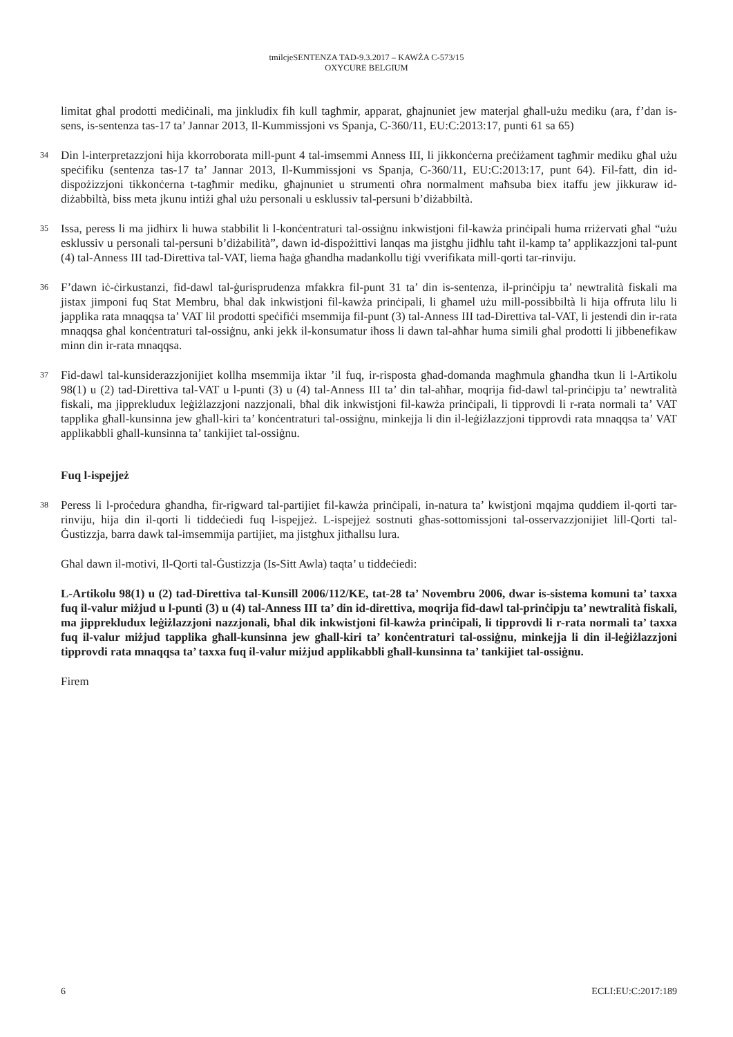tmilcjeSENTENZA TAD-9.3.2017 – KAWŻA C-573/15
OXYCURE BELGIUM
limitat għal prodotti mediċinali, ma jinkludix fih kull tagħmir, apparat, għajnuniet jew materjal għall-użu mediku (ara, f’dan is-sens, is-sentenza tas-17 ta’ Jannar 2013, Il-Kummissjoni vs Spanja, C-360/11, EU:C:2013:17, punti 61 sa 65)
34 Din l-interpretazzjoni hija kkorroborata mill-punt 4 tal-imsemmi Anness III, li jikkonċerna preċiżament tagħmir mediku għal użu speċifiku (sentenza tas-17 ta’ Jannar 2013, Il-Kummissjoni vs Spanja, C-360/11, EU:C:2013:17, punt 64). Fil-fatt, din id-dispożizzjoni tikkonċerna t-tagħmir mediku, għajnuniet u strumenti oħra normalment maħsuba biex itaffu jew jikkuraw id-diżabbiltà, biss meta jkunu intiżi għal użu personali u esklussiv tal-persuni b’diżabbiltà.
35 Issa, peress li ma jidhirx li huwa stabbilit li l-konċentraturi tal-ossiġnu inkwistjoni fil-kawża prinċipali huma rriżervati għal “użu esklussiv u personali tal-persuni b’diżabilità”, dawn id-dispożittivi lanqas ma jistgħu jidħlu taħt il-kamp ta’ applikazzjoni tal-punt (4) tal-Anness III tad-Direttiva tal-VAT, liema ħaġa għandha madankollu tiġi vverifikata mill-qorti tar-rinviju.
36 F’dawn iċ-ċirkustanzi, fid-dawl tal-ġurisprudenza mfakkra fil-punt 31 ta’ din is-sentenza, il-prinċipju ta’ newtralità fiskali ma jistax jimponi fuq Stat Membru, bħal dak inkwistjoni fil-kawża prinċipali, li għamel użu mill-possibbiltà li hija offruta lilu li japplika rata mnaqqsa ta’ VAT lil prodotti speċifiċi msemmija fil-punt (3) tal-Anness III tad-Direttiva tal-VAT, li jestendi din ir-rata mnaqqsa għal konċentraturi tal-ossiġnu, anki jekk il-konsumatur iħoss li dawn tal-aħħar huma simili għal prodotti li jibbenefikaw minn din ir-rata mnaqqsa.
37 Fid-dawl tal-kunsiderazzjonijiet kollha msemmija iktar ’il fuq, ir-risposta għad-domanda magħmula għandha tkun li l-Artikolu 98(1) u (2) tad-Direttiva tal-VAT u l-punti (3) u (4) tal-Anness III ta’ din tal-aħħar, moqrija fid-dawl tal-prinċipju ta’ newtralità fiskali, ma jipprekludux leġiżlazzjoni nazzjonali, bħal dik inkwistjoni fil-kawża prinċipali, li tipprovdi li r-rata normali ta’ VAT tapplika għall-kunsinna jew għall-kiri ta’ konċentraturi tal-ossiġnu, minkejja li din il-leġiżlazzjoni tipprovdi rata mnaqqsa ta’ VAT applikabbli għall-kunsinna ta’ tankijiet tal-ossiġnu.
Fuq l-ispejjeż
38 Peress li l-proċedura għandha, fir-rigward tal-partijiet fil-kawża prinċipali, in-natura ta’ kwistjoni mqajma quddiem il-qorti tar-rinviju, hija din il-qorti li tiddeċiedi fuq l-ispejjeż. L-ispejjeż sostnuti għas-sottomissjoni tal-osservazzjonijiet lill-Qorti tal-Ġustizzja, barra dawk tal-imsemmija partijiet, ma jistgħux jitħallsu lura.
Għal dawn il-motivi, Il-Qorti tal-Ġustizzja (Is-Sitt Awla) taqta’ u tiddeċiedi:
L-Artikolu 98(1) u (2) tad-Direttiva tal-Kunsill 2006/112/KE, tat-28 ta’ Novembru 2006, dwar is-sistema komuni ta’ taxxa fuq il-valur miżjud u l-punti (3) u (4) tal-Anness III ta’ din id-direttiva, moqrija fid-dawl tal-prinċipju ta’ newtralità fiskali, ma jipprekludux leġiżlazzjoni nazzjonali, bħal dik inkwistjoni fil-kawża prinċipali, li tipprovdi li r-rata normali ta’ taxxa fuq il-valur miżjud tapplika għall-kunsinna jew għall-kiri ta’ konċentraturi tal-ossiġnu, minkejja li din il-leġiżlazzjoni tipprovdi rata mnaqqsa ta’ taxxa fuq il-valur miżjud applikabbli għall-kunsinna ta’ tankijiet tal-ossiġnu.
Firem
6 ECLI:EU:C:2017:189